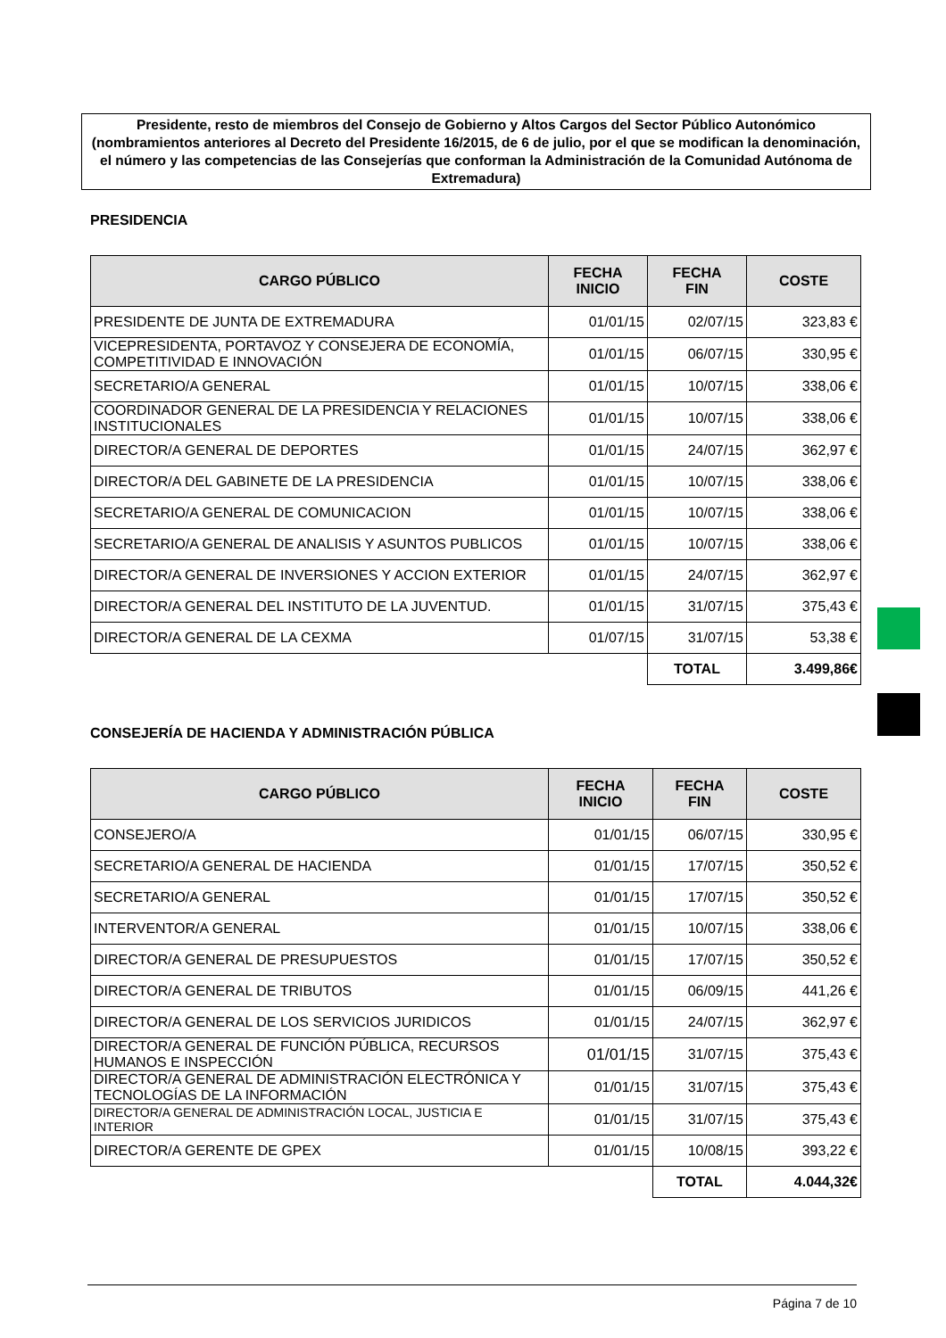Presidente, resto de miembros del Consejo de Gobierno y Altos Cargos del Sector Público Autonómico (nombramientos anteriores al Decreto del Presidente 16/2015, de 6 de julio, por el que se modifican la denominación, el número y las competencias de las Consejerías que conforman la Administración de la Comunidad Autónoma de Extremadura)
PRESIDENCIA
| CARGO PÚBLICO | FECHA INICIO | FECHA FIN | COSTE |
| --- | --- | --- | --- |
| PRESIDENTE DE JUNTA DE EXTREMADURA | 01/01/15 | 02/07/15 | 323,83 € |
| VICEPRESIDENTA, PORTAVOZ Y CONSEJERA DE ECONOMÍA, COMPETITIVIDAD E INNOVACIÓN | 01/01/15 | 06/07/15 | 330,95 € |
| SECRETARIO/A GENERAL | 01/01/15 | 10/07/15 | 338,06 € |
| COORDINADOR GENERAL DE LA PRESIDENCIA Y RELACIONES INSTITUCIONALES | 01/01/15 | 10/07/15 | 338,06 € |
| DIRECTOR/A GENERAL DE DEPORTES | 01/01/15 | 24/07/15 | 362,97 € |
| DIRECTOR/A DEL GABINETE DE LA PRESIDENCIA | 01/01/15 | 10/07/15 | 338,06 € |
| SECRETARIO/A GENERAL DE COMUNICACION | 01/01/15 | 10/07/15 | 338,06 € |
| SECRETARIO/A GENERAL DE ANALISIS Y ASUNTOS PUBLICOS | 01/01/15 | 10/07/15 | 338,06 € |
| DIRECTOR/A GENERAL DE INVERSIONES Y ACCION EXTERIOR | 01/01/15 | 24/07/15 | 362,97 € |
| DIRECTOR/A GENERAL DEL INSTITUTO DE LA JUVENTUD. | 01/01/15 | 31/07/15 | 375,43 € |
| DIRECTOR/A GENERAL DE LA CEXMA | 01/07/15 | 31/07/15 | 53,38 € |
| | | TOTAL | 3.499,86€ |
CONSEJERÍA DE HACIENDA Y ADMINISTRACIÓN PÚBLICA
| CARGO PÚBLICO | FECHA INICIO | FECHA FIN | COSTE |
| --- | --- | --- | --- |
| CONSEJERO/A | 01/01/15 | 06/07/15 | 330,95 € |
| SECRETARIO/A GENERAL DE HACIENDA | 01/01/15 | 17/07/15 | 350,52 € |
| SECRETARIO/A GENERAL | 01/01/15 | 17/07/15 | 350,52 € |
| INTERVENTOR/A GENERAL | 01/01/15 | 10/07/15 | 338,06 € |
| DIRECTOR/A GENERAL DE PRESUPUESTOS | 01/01/15 | 17/07/15 | 350,52 € |
| DIRECTOR/A GENERAL DE TRIBUTOS | 01/01/15 | 06/09/15 | 441,26 € |
| DIRECTOR/A GENERAL DE LOS SERVICIOS JURIDICOS | 01/01/15 | 24/07/15 | 362,97 € |
| DIRECTOR/A GENERAL DE FUNCIÓN PÚBLICA, RECURSOS HUMANOS E INSPECCIÓN | 01/01/15 | 31/07/15 | 375,43 € |
| DIRECTOR/A GENERAL DE ADMINISTRACIÓN ELECTRÓNICA Y TECNOLOGÍAS DE LA INFORMACIÓN | 01/01/15 | 31/07/15 | 375,43 € |
| DIRECTOR/A GENERAL DE ADMINISTRACIÓN LOCAL, JUSTICIA E INTERIOR | 01/01/15 | 31/07/15 | 375,43 € |
| DIRECTOR/A GERENTE DE GPEX | 01/01/15 | 10/08/15 | 393,22 € |
| | | TOTAL | 4.044,32€ |
Página 7 de 10